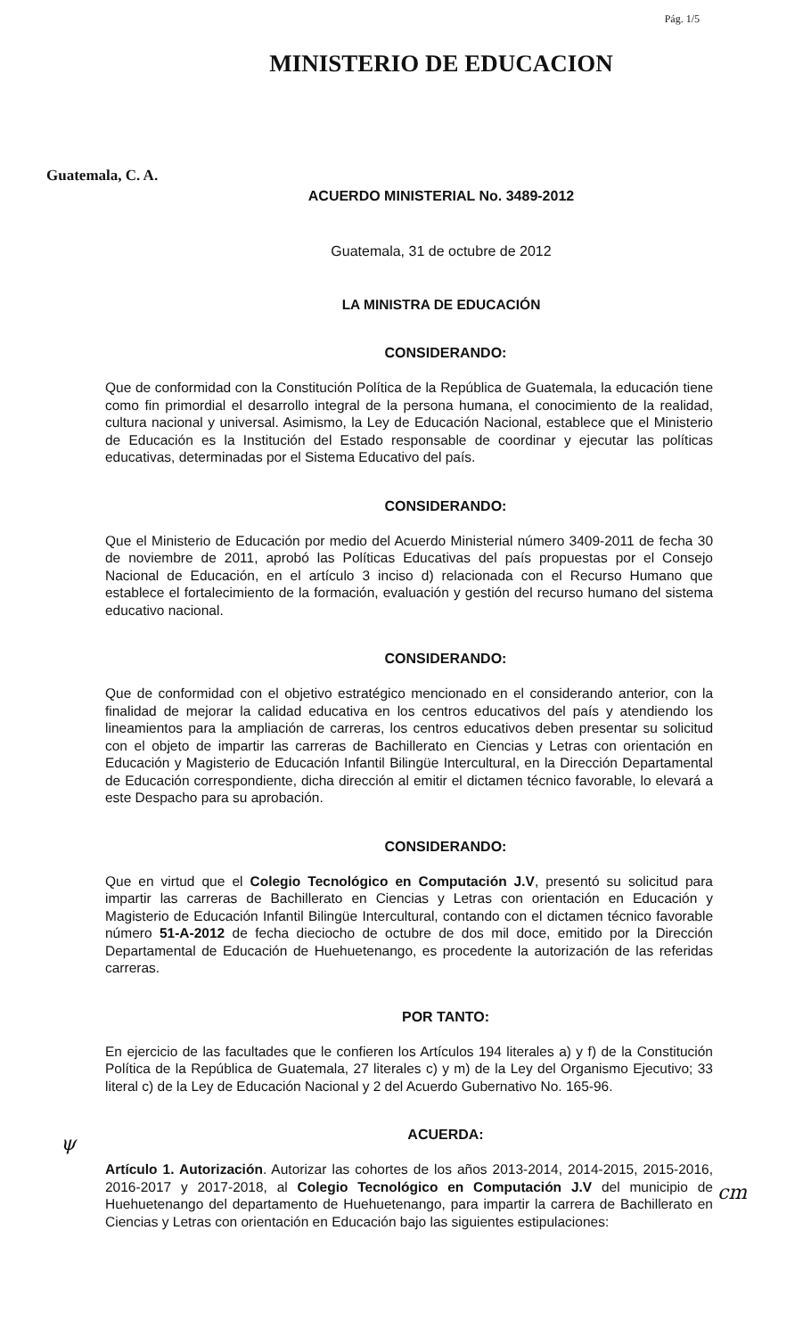Pág. 1/5
MINISTERIO DE EDUCACION
Guatemala, C. A.
ACUERDO MINISTERIAL No. 3489-2012
Guatemala, 31 de octubre de 2012
LA MINISTRA DE EDUCACIÓN
CONSIDERANDO:
Que de conformidad con la Constitución Política de la República de Guatemala, la educación tiene como fin primordial el desarrollo integral de la persona humana, el conocimiento de la realidad, cultura nacional y universal. Asimismo, la Ley de Educación Nacional, establece que el Ministerio de Educación es la Institución del Estado responsable de coordinar y ejecutar las políticas educativas, determinadas por el Sistema Educativo del país.
CONSIDERANDO:
Que el Ministerio de Educación por medio del Acuerdo Ministerial número 3409-2011 de fecha 30 de noviembre de 2011, aprobó las Políticas Educativas del país propuestas por el Consejo Nacional de Educación, en el artículo 3 inciso d) relacionada con el Recurso Humano que establece el fortalecimiento de la formación, evaluación y gestión del recurso humano del sistema educativo nacional.
CONSIDERANDO:
Que de conformidad con el objetivo estratégico mencionado en el considerando anterior, con la finalidad de mejorar la calidad educativa en los centros educativos del país y atendiendo los lineamientos para la ampliación de carreras, los centros educativos deben presentar su solicitud con el objeto de impartir las carreras de Bachillerato en Ciencias y Letras con orientación en Educación y Magisterio de Educación Infantil Bilingüe Intercultural, en la Dirección Departamental de Educación correspondiente, dicha dirección al emitir el dictamen técnico favorable, lo elevará a este Despacho para su aprobación.
CONSIDERANDO:
Que en virtud que el Colegio Tecnológico en Computación J.V, presentó su solicitud para impartir las carreras de Bachillerato en Ciencias y Letras con orientación en Educación y Magisterio de Educación Infantil Bilingüe Intercultural, contando con el dictamen técnico favorable número 51-A-2012 de fecha dieciocho de octubre de dos mil doce, emitido por la Dirección Departamental de Educación de Huehuetenango, es procedente la autorización de las referidas carreras.
POR TANTO:
En ejercicio de las facultades que le confieren los Artículos 194 literales a) y f) de la Constitución Política de la República de Guatemala, 27 literales c) y m) de la Ley del Organismo Ejecutivo; 33 literal c) de la Ley de Educación Nacional y 2 del Acuerdo Gubernativo No. 165-96.
ACUERDA:
Artículo 1. Autorización. Autorizar las cohortes de los años 2013-2014, 2014-2015, 2015-2016, 2016-2017 y 2017-2018, al Colegio Tecnológico en Computación J.V del municipio de Huehuetenango del departamento de Huehuetenango, para impartir la carrera de Bachillerato en Ciencias y Letras con orientación en Educación bajo las siguientes estipulaciones:
ψ
cm